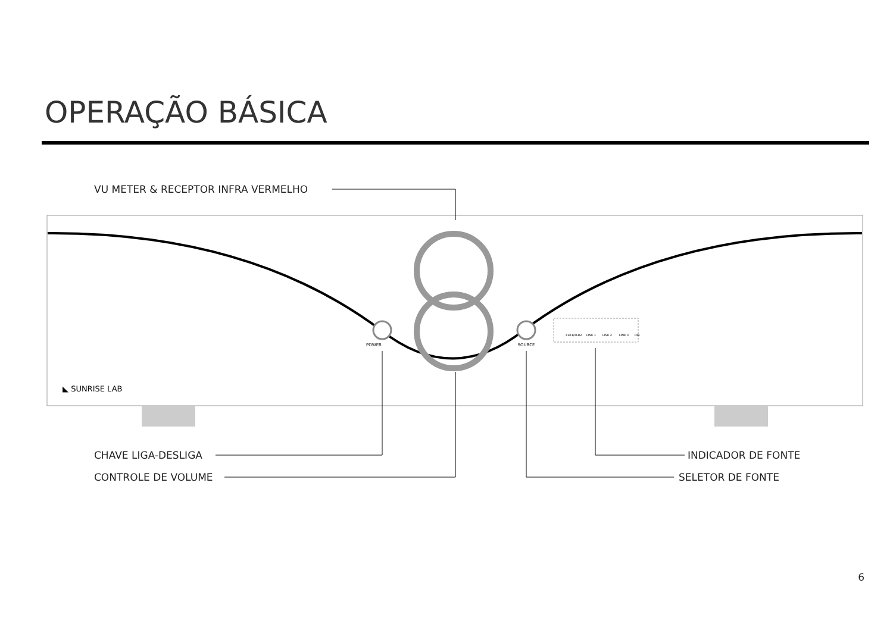OPERAÇÃO BÁSICA
POWER
SOURCE
XLR1/XLR2
LINE 1
LINE 2
LINE 3
DIR
◣ SUNRISE LAB
VU METER & RECEPTOR INFRA VERMELHO
CHAVE LIGA-DESLIGA
CONTROLE DE VOLUME
INDICADOR DE FONTE
SELETOR DE FONTE
6